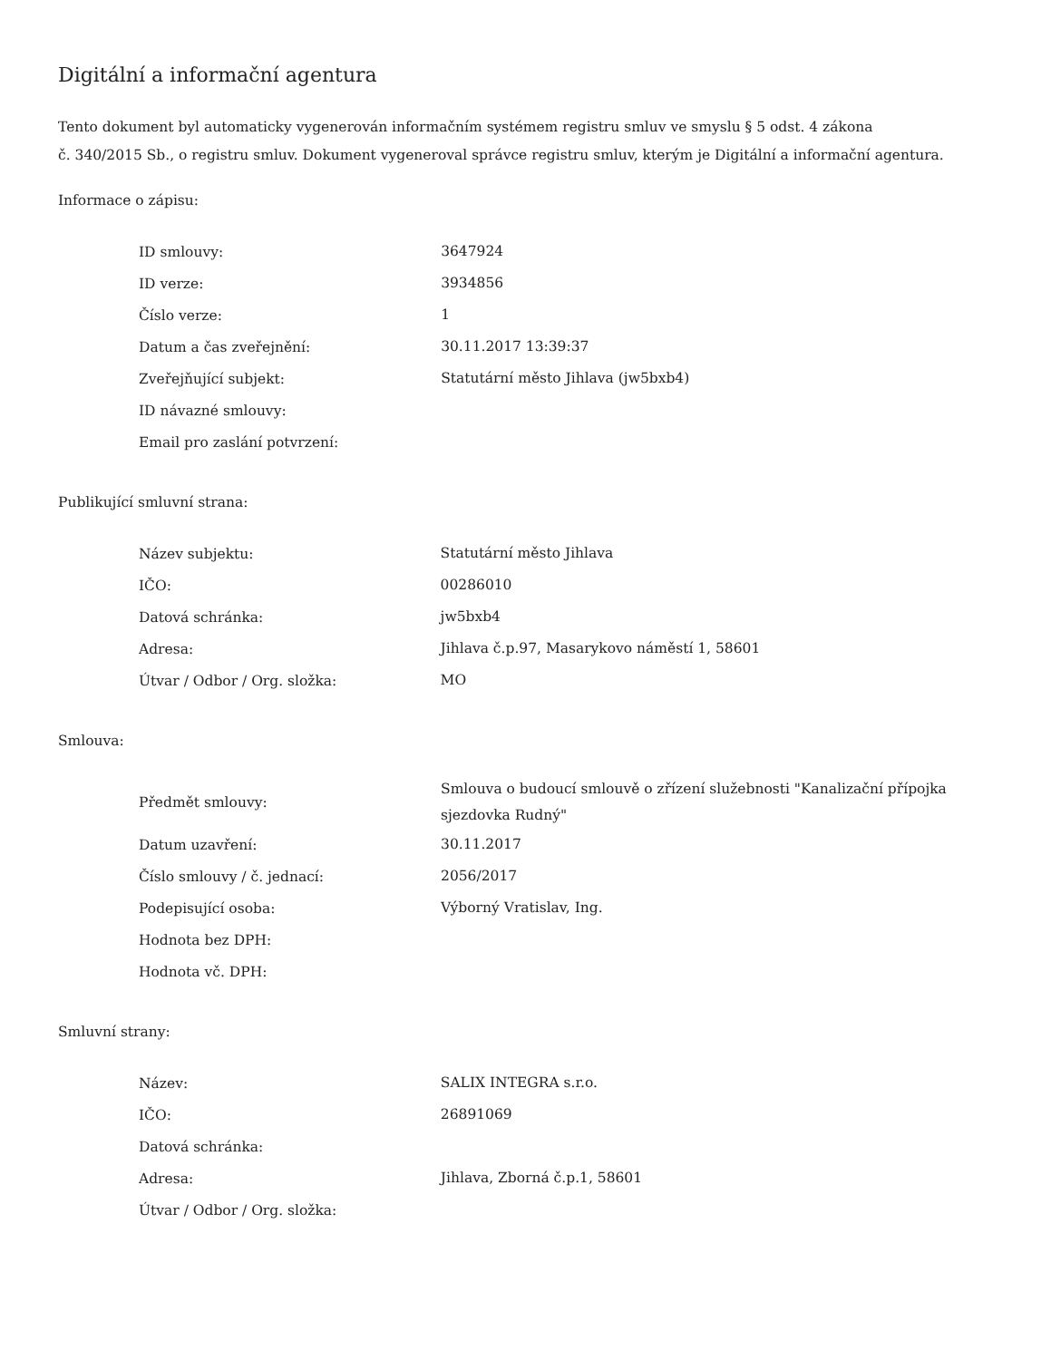Digitální a informační agentura
Tento dokument byl automaticky vygenerován informačním systémem registru smluv ve smyslu § 5 odst. 4 zákona
č. 340/2015 Sb., o registru smluv. Dokument vygeneroval správce registru smluv, kterým je Digitální a informační agentura.
Informace o zápisu:
| ID smlouvy: | 3647924 |
| ID verze: | 3934856 |
| Číslo verze: | 1 |
| Datum a čas zveřejnění: | 30.11.2017 13:39:37 |
| Zveřejňující subjekt: | Statutární město Jihlava (jw5bxb4) |
| ID návazné smlouvy: | |
| Email pro zaslání potvrzení: | |
Publikující smluvní strana:
| Název subjektu: | Statutární město Jihlava |
| IČO: | 00286010 |
| Datová schránka: | jw5bxb4 |
| Adresa: | Jihlava č.p.97, Masarykovo náměstí 1, 58601 |
| Útvar / Odbor / Org. složka: | MO |
Smlouva:
| Předmět smlouvy: | Smlouva o budoucí smlouvě o zřízení služebnosti "Kanalizační přípojka sjezdovka Rudný" |
| Datum uzavření: | 30.11.2017 |
| Číslo smlouvy / č. jednací: | 2056/2017 |
| Podepisující osoba: | Výborný Vratislav, Ing. |
| Hodnota bez DPH: | |
| Hodnota vč. DPH: | |
Smluvní strany:
| Název: | SALIX INTEGRA s.r.o. |
| IČO: | 26891069 |
| Datová schránka: | |
| Adresa: | Jihlava, Zborná č.p.1, 58601 |
| Útvar / Odbor / Org. složka: | |